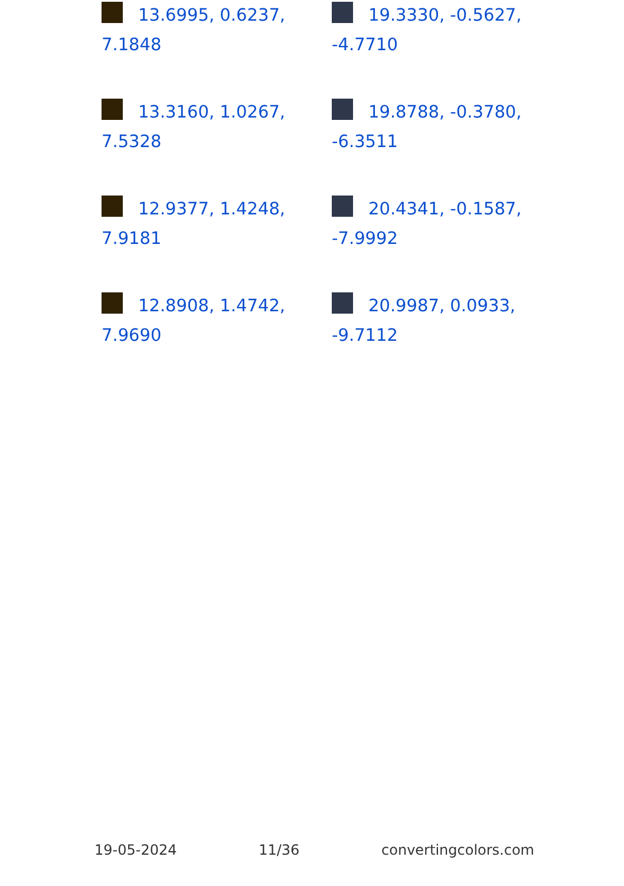13.6995, 0.6237,
7.1848
19.3330, -0.5627,
-4.7710
13.3160, 1.0267,
7.5328
19.8788, -0.3780,
-6.3511
12.9377, 1.4248,
7.9181
20.4341, -0.1587,
-7.9992
12.8908, 1.4742,
7.9690
20.9987, 0.0933,
-9.7112
19-05-2024 11/36 convertingcolors.com